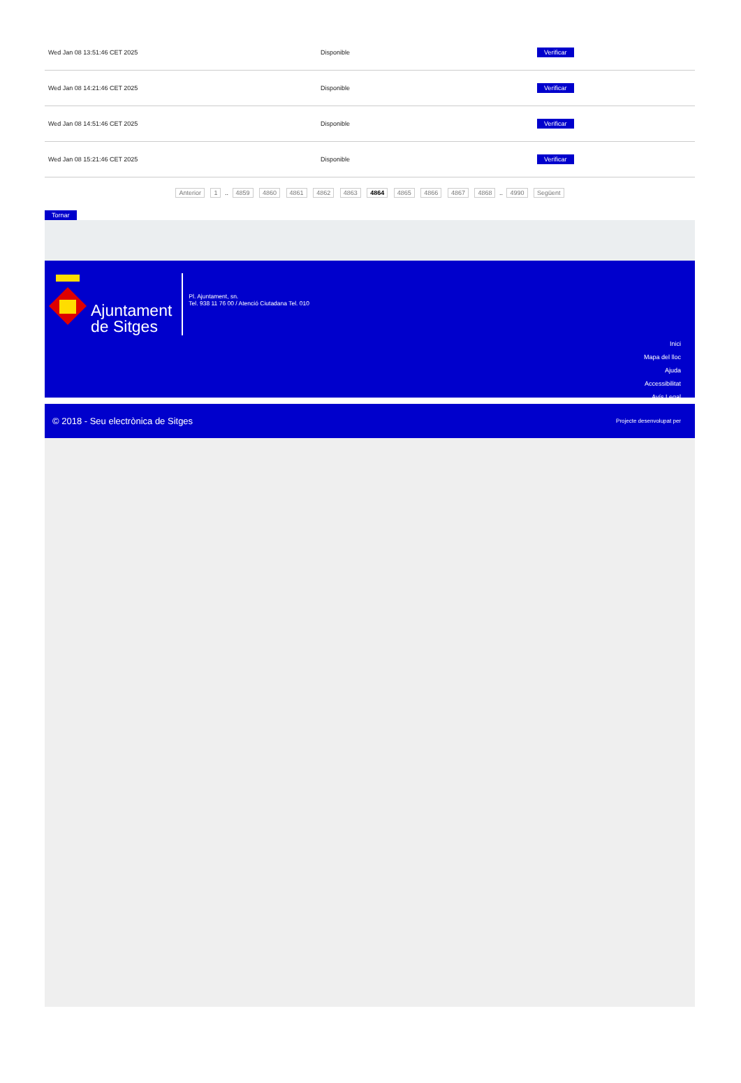| Wed Jan 08 13:51:46 CET 2025 | Disponible | Verificar |
| Wed Jan 08 14:21:46 CET 2025 | Disponible | Verificar |
| Wed Jan 08 14:51:46 CET 2025 | Disponible | Verificar |
| Wed Jan 08 15:21:46 CET 2025 | Disponible | Verificar |
Anterior 1 .. 4859 4860 4861 4862 4863 4864 4865 4866 4867 4868 .. 4990 Següent
Tornar
Ajuntament
de Sitges
Pl. Ajuntament, sn.
Tel. 938 11 76 00 / Atenció Ciutadana Tel. 010
Inici
Mapa del lloc
Ajuda
Accessibilitat
Avís Legal
© 2018 - Seu electrònica de Sitges Projecte desenvolupat per